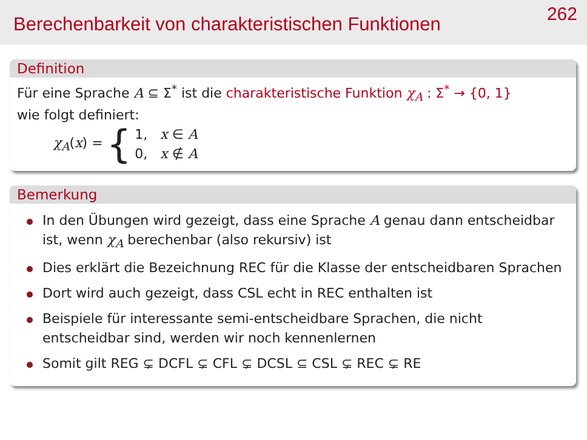Berechenbarkeit von charakteristischen Funktionen
262
Definition
Für eine Sprache A ⊆ Σ<sup>*</sup> ist die charakteristische Funktion χ<sub>A</sub> : Σ<sup>*</sup> → {0, 1}
wie folgt definiert:
χ<sub>A</sub>(x) = { 1, x ∈ A
0, x ∉ A
Bemerkung
In den Übungen wird gezeigt, dass eine Sprache A genau dann entscheidbar ist, wenn χ<sub>A</sub> berechenbar (also rekursiv) ist
Dies erklärt die Bezeichnung REC für die Klasse der entscheidbaren Sprachen
Dort wird auch gezeigt, dass CSL echt in REC enthalten ist
Beispiele für interessante semi-entscheidbare Sprachen, die nicht entscheidbar sind, werden wir noch kennenlernen
Somit gilt REG ⊊ DCFL ⊊ CFL ⊊ DCSL ⊆ CSL ⊊ REC ⊊ RE